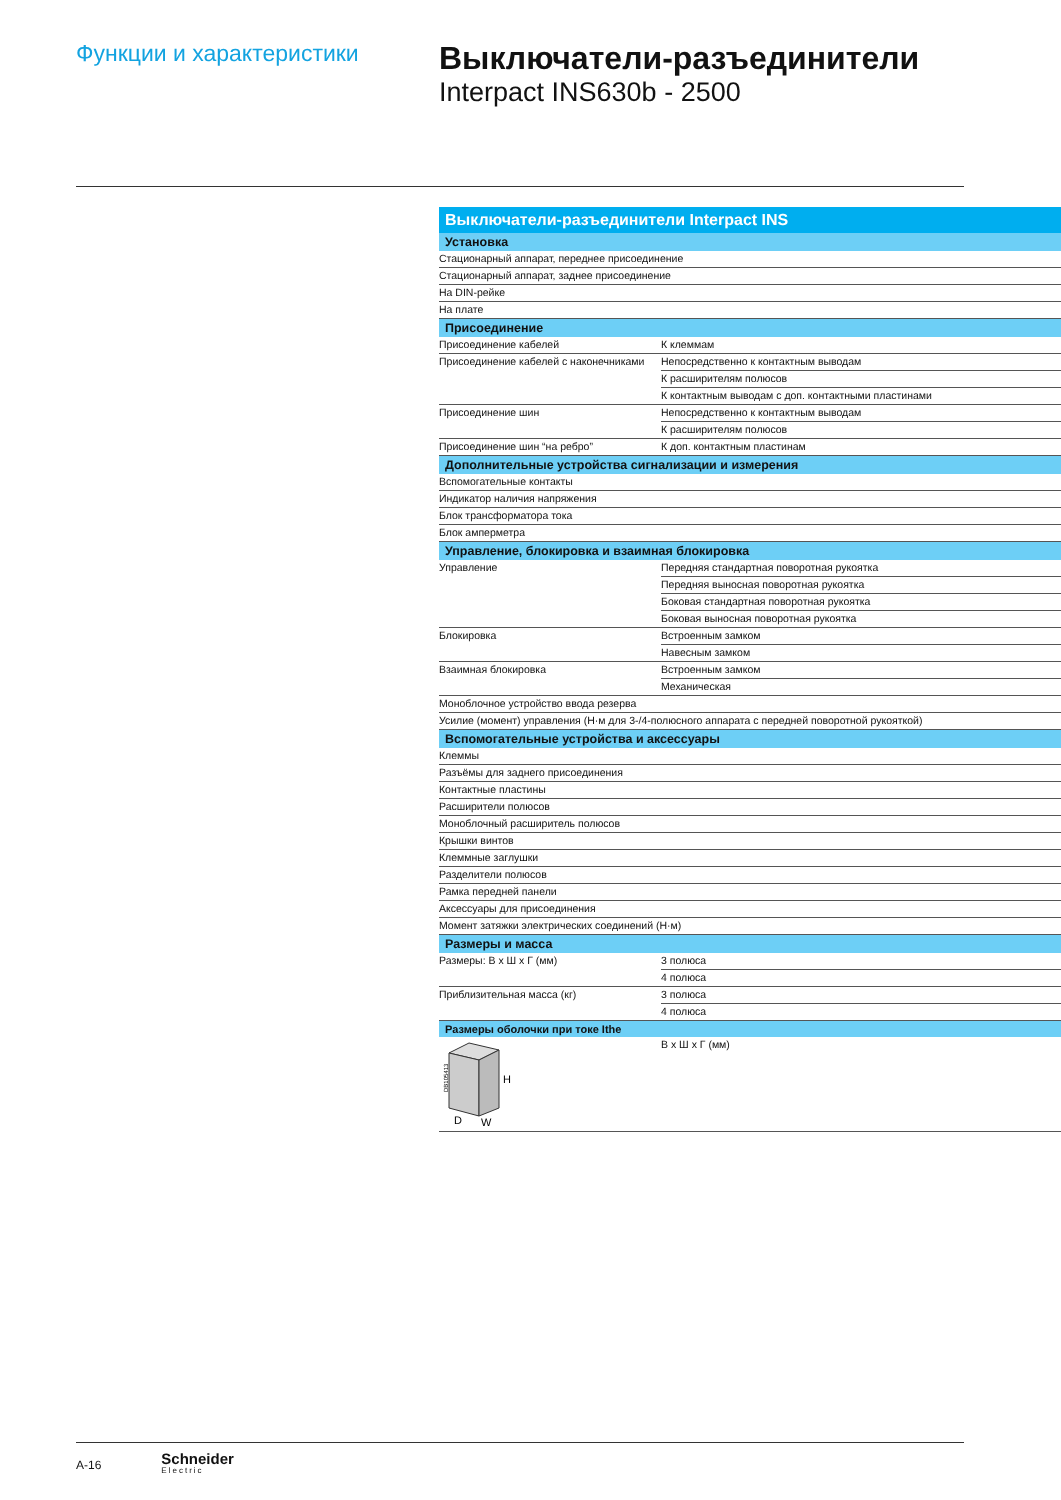Функции и характеристики
Выключатели-разъединители
Interpact INS630b - 2500
| Выключатели-разъединители Interpact INS | |
| --- | --- |
| Установка | |
| Стационарный аппарат, переднее присоединение | |
| Стационарный аппарат, заднее присоединение | |
| На DIN-рейке | |
| На плате | |
| Присоединение | |
| Присоединение кабелей | К клеммам |
| Присоединение кабелей с наконечниками | Непосредственно к контактным выводам |
| | К расширителям полюсов |
| | К контактным выводам с доп. контактными пластинами |
| Присоединение шин | Непосредственно к контактным выводам |
| | К расширителям полюсов |
| Присоединение шин “на ребро” | К доп. контактным пластинам |
| Дополнительные устройства сигнализации и измерения | |
| Вспомогательные контакты | |
| Индикатор наличия напряжения | |
| Блок трансформатора тока | |
| Блок амперметра | |
| Управление, блокировка и взаимная блокировка | |
| Управление | Передняя стандартная поворотная рукоятка |
| | Передняя выносная поворотная рукоятка |
| | Боковая стандартная поворотная рукоятка |
| | Боковая выносная поворотная рукоятка |
| Блокировка | Встроенным замком |
| | Навесным замком |
| Взаимная блокировка | Встроенным замком |
| | Механическая |
| Моноблочное устройство ввода резерва | |
| Усилие (момент) управления (Н·м для 3-/4-полюсного аппарата с передней поворотной рукояткой) | |
| Вспомогательные устройства и аксессуары | |
| Клеммы | |
| Разъёмы для заднего присоединения | |
| Контактные пластины | |
| Расширители полюсов | |
| Моноблочный расширитель полюсов | |
| Крышки винтов | |
| Клеммные заглушки | |
| Разделители полюсов | |
| Рамка передней панели | |
| Аксессуары для присоединения | |
| Момент затяжки электрических соединений (Н·м) | |
| Размеры и масса | |
| Размеры: В x Ш x Г (мм) | 3 полюса |
| | 4 полюса |
| Приблизительная масса (кг) | 3 полюса |
| | 4 полюса |
| Размеры оболочки при токе Ithe | |
| DB105413 H D W | В x Ш x Г (мм) |
A-16 Schneider
Electric